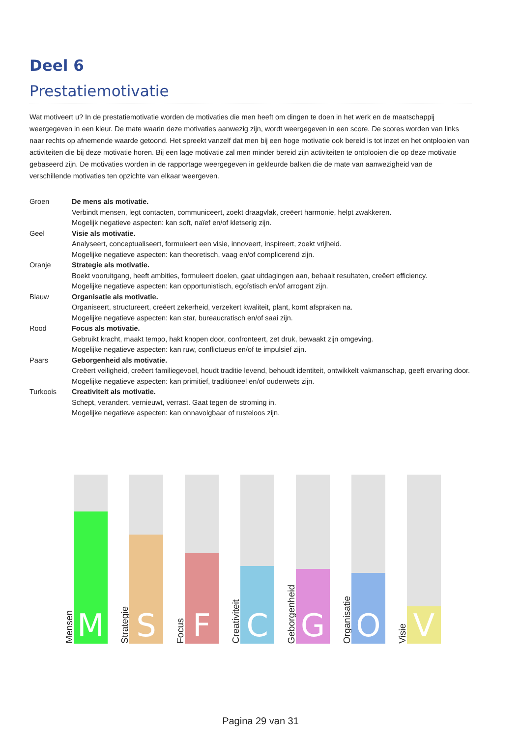Deel 6
Prestatiemotivatie
Wat motiveert u? In de prestatiemotivatie worden de motivaties die men heeft om dingen te doen in het werk en de maatschappij weergegeven in een kleur. De mate waarin deze motivaties aanwezig zijn, wordt weergegeven in een score. De scores worden van links naar rechts op afnemende waarde getoond. Het spreekt vanzelf dat men bij een hoge motivatie ook bereid is tot inzet en het ontplooien van activiteiten die bij deze motivatie horen. Bij een lage motivatie zal men minder bereid zijn activiteiten te ontplooien die op deze motivatie gebaseerd zijn. De motivaties worden in de rapportage weergegeven in gekleurde balken die de mate van aanwezigheid van de verschillende motivaties ten opzichte van elkaar weergeven.
Groen De mens als motivatie.
Verbindt mensen, legt contacten, communiceert, zoekt draagvlak, creëert harmonie, helpt zwakkeren.
Mogelijk negatieve aspecten: kan soft, naïef en/of kletserig zijn.
Geel Visie als motivatie.
Analyseert, conceptualiseert, formuleert een visie, innoveert, inspireert, zoekt vrijheid.
Mogelijke negatieve aspecten: kan theoretisch, vaag en/of complicerend zijn.
Oranje Strategie als motivatie.
Boekt vooruitgang, heeft ambities, formuleert doelen, gaat uitdagingen aan, behaalt resultaten, creëert efficiency.
Mogelijke negatieve aspecten: kan opportunistisch, egoïstisch en/of arrogant zijn.
Blauw Organisatie als motivatie.
Organiseert, structureert, creëert zekerheid, verzekert kwaliteit, plant, komt afspraken na.
Mogelijke negatieve aspecten: kan star, bureaucratisch en/of saai zijn.
Rood Focus als motivatie.
Gebruikt kracht, maakt tempo, hakt knopen door, confronteert, zet druk, bewaakt zijn omgeving.
Mogelijke negatieve aspecten: kan ruw, conflictueus en/of te impulsief zijn.
Paars Geborgenheid als motivatie.
Creëert veiligheid, creëert familiegevoel, houdt traditie levend, behoudt identiteit, ontwikkelt vakmanschap, geeft ervaring door.
Mogelijke negatieve aspecten: kan primitief, traditioneel en/of ouderwets zijn.
Turkoois Creativiteit als motivatie.
Schept, verandert, vernieuwt, verrast. Gaat tegen de stroming in.
Mogelijke negatieve aspecten: kan onnavolgbaar of rusteloos zijn.
Mensen
M
Strategie
S
Focus
F
Creativiteit
C
Geborgenheid
G
Organisatie
O
Visie
V
Pagina 29 van 31